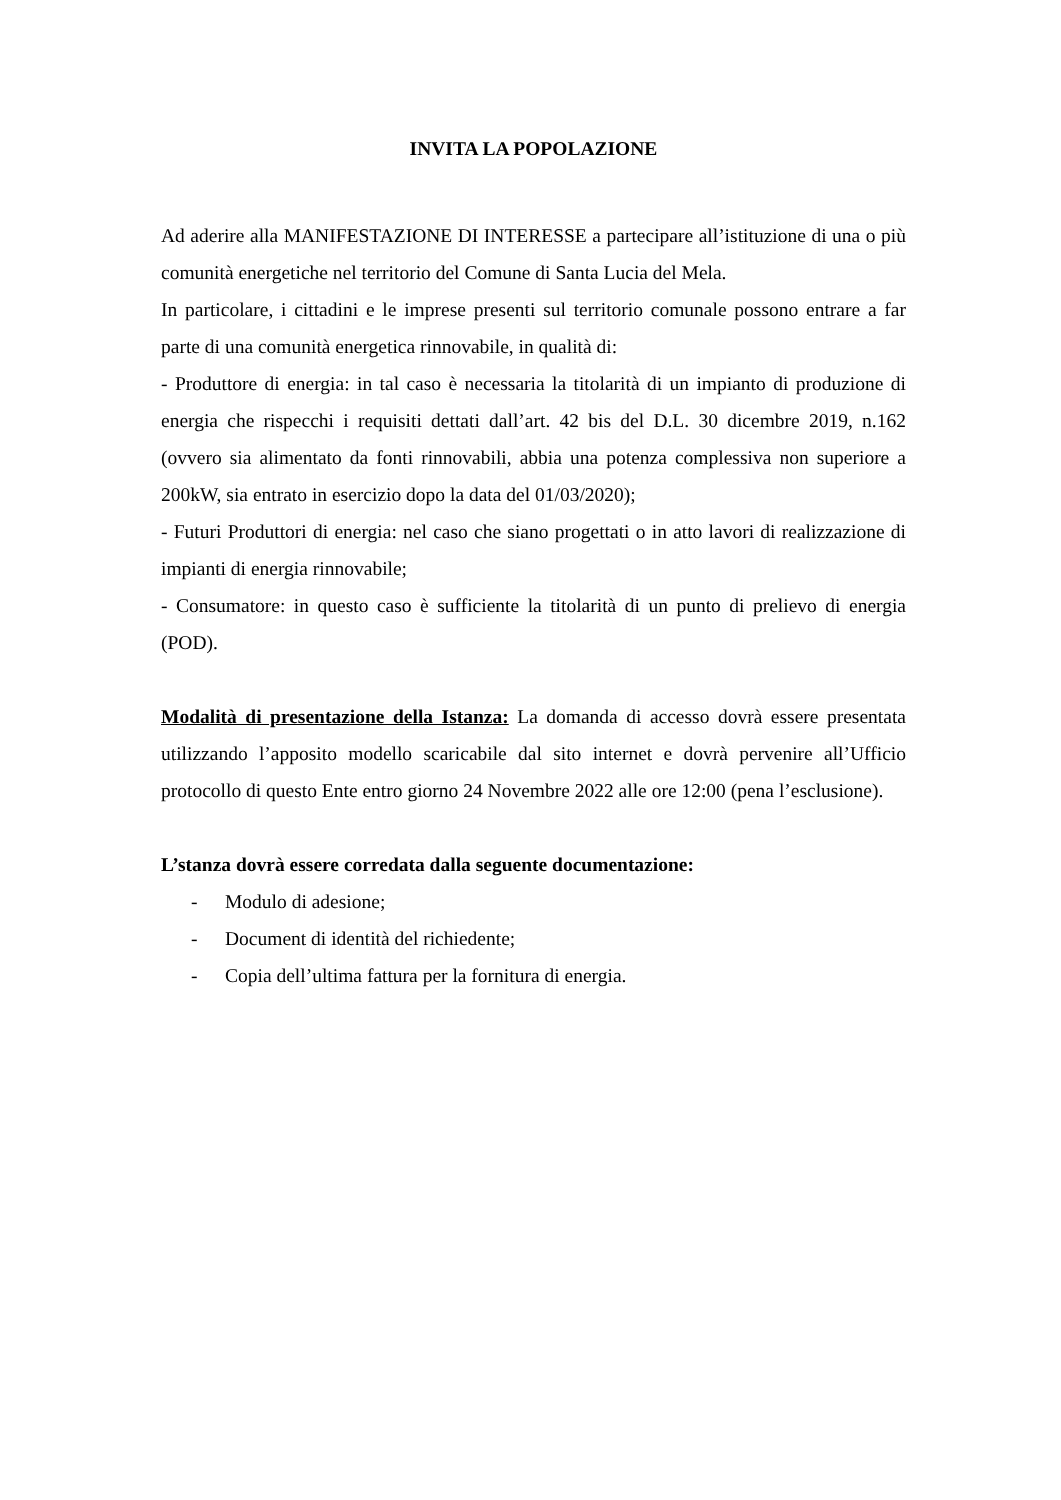INVITA LA POPOLAZIONE
Ad aderire alla MANIFESTAZIONE DI INTERESSE a partecipare all’istituzione di una o più comunità energetiche nel territorio del Comune di Santa Lucia del Mela.
In particolare, i cittadini e le imprese presenti sul territorio comunale possono entrare a far parte di una comunità energetica rinnovabile, in qualità di:
- Produttore di energia: in tal caso è necessaria la titolarità di un impianto di produzione di energia che rispecchi i requisiti dettati dall’art. 42 bis del D.L. 30 dicembre 2019, n.162 (ovvero sia alimentato da fonti rinnovabili, abbia una potenza complessiva non superiore a 200kW, sia entrato in esercizio dopo la data del 01/03/2020);
- Futuri Produttori di energia: nel caso che siano progettati o in atto lavori di realizzazione di impianti di energia rinnovabile;
- Consumatore: in questo caso è sufficiente la titolarità di un punto di prelievo di energia (POD).
Modalità di presentazione della Istanza: La domanda di accesso dovrà essere presentata utilizzando l’apposito modello scaricabile dal sito internet e dovrà pervenire all’Ufficio protocollo di questo Ente entro giorno 24 Novembre 2022 alle ore 12:00 (pena l’esclusione).
L’stanza dovrà essere corredata dalla seguente documentazione:
- Modulo di adesione;
- Document di identità del richiedente;
- Copia dell’ultima fattura per la fornitura di energia.